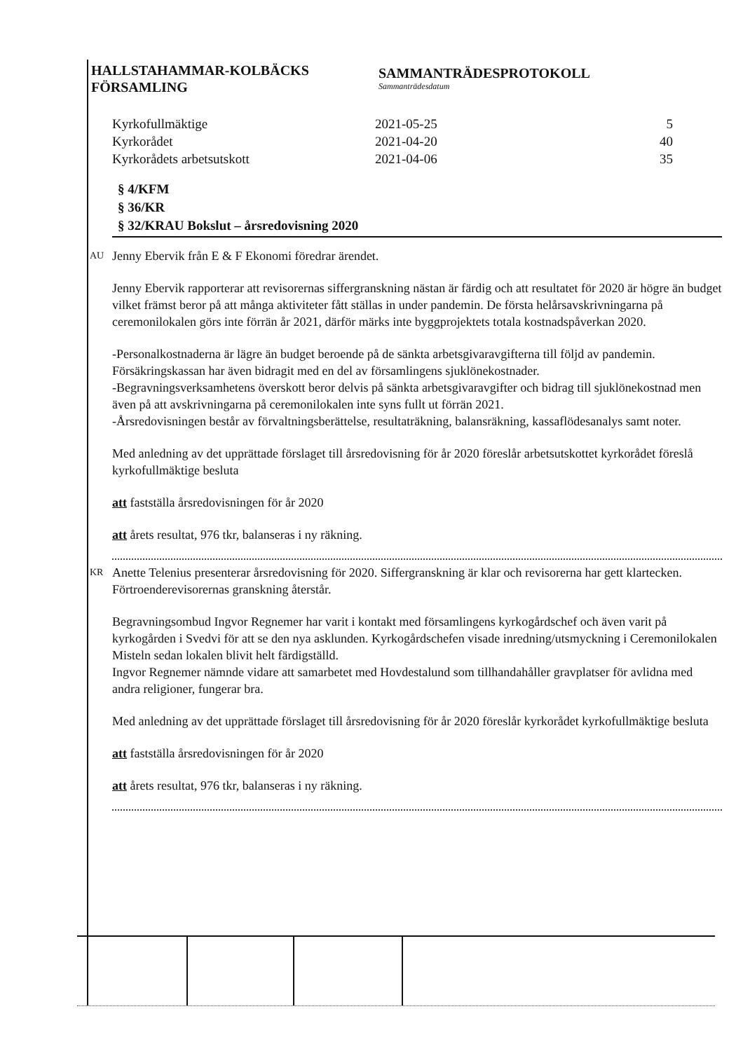HALLSTAHAMMAR-KOLBÄCKS
FÖRSAMLING
SAMMANTRÄDESPROTOKOLL
Sammanträdesdatum
| Kyrkofullmäktige | 2021-05-25 | 5 |
| Kyrkorådet | 2021-04-20 | 40 |
| Kyrkorådets arbetsutskott | 2021-04-06 | 35 |
§ 4/KFM
§ 36/KR
§ 32/KRAU Bokslut – årsredovisning 2020
AU Jenny Ebervik från E & F Ekonomi föredrar ärendet.
Jenny Ebervik rapporterar att revisorernas siffergranskning nästan är färdig och att resultatet för 2020 är högre än budget vilket främst beror på att många aktiviteter fått ställas in under pandemin. De första helårsavskrivningarna på ceremonilokalen görs inte förrän år 2021, därför märks inte byggprojektets totala kostnadspåverkan 2020.
-Personalkostnaderna är lägre än budget beroende på de sänkta arbetsgivaravgifterna till följd av pandemin. Försäkringskassan har även bidragit med en del av församlingens sjuklönekostnader.
-Begravningsverksamhetens överskott beror delvis på sänkta arbetsgivaravgifter och bidrag till sjuklönekostnad men även på att avskrivningarna på ceremonilokalen inte syns fullt ut förrän 2021.
-Årsredovisningen består av förvaltningsberättelse, resultaträkning, balansräkning, kassaflödesanalys samt noter.
Med anledning av det upprättade förslaget till årsredovisning för år 2020 föreslår arbetsutskottet kyrkorådet föreslå kyrkofullmäktige besluta
att fastställa årsredovisningen för år 2020
att årets resultat, 976 tkr, balanseras i ny räkning.
KR Anette Telenius presenterar årsredovisning för 2020. Siffergranskning är klar och revisorerna har gett klartecken. Förtroenderevisorernas granskning återstår.
Begravningsombud Ingvor Regnemer har varit i kontakt med församlingens kyrkogårdschef och även varit på kyrkogården i Svedvi för att se den nya asklunden. Kyrkogårdschefen visade inredning/utsmyckning i Ceremonilokalen Misteln sedan lokalen blivit helt färdigställd.
Ingvor Regnemer nämnde vidare att samarbetet med Hovdestalund som tillhandahåller gravplatser för avlidna med andra religioner, fungerar bra.
Med anledning av det upprättade förslaget till årsredovisning för år 2020 föreslår kyrkorådet kyrkofullmäktige besluta
att fastställa årsredovisningen för år 2020
att årets resultat, 976 tkr, balanseras i ny räkning.